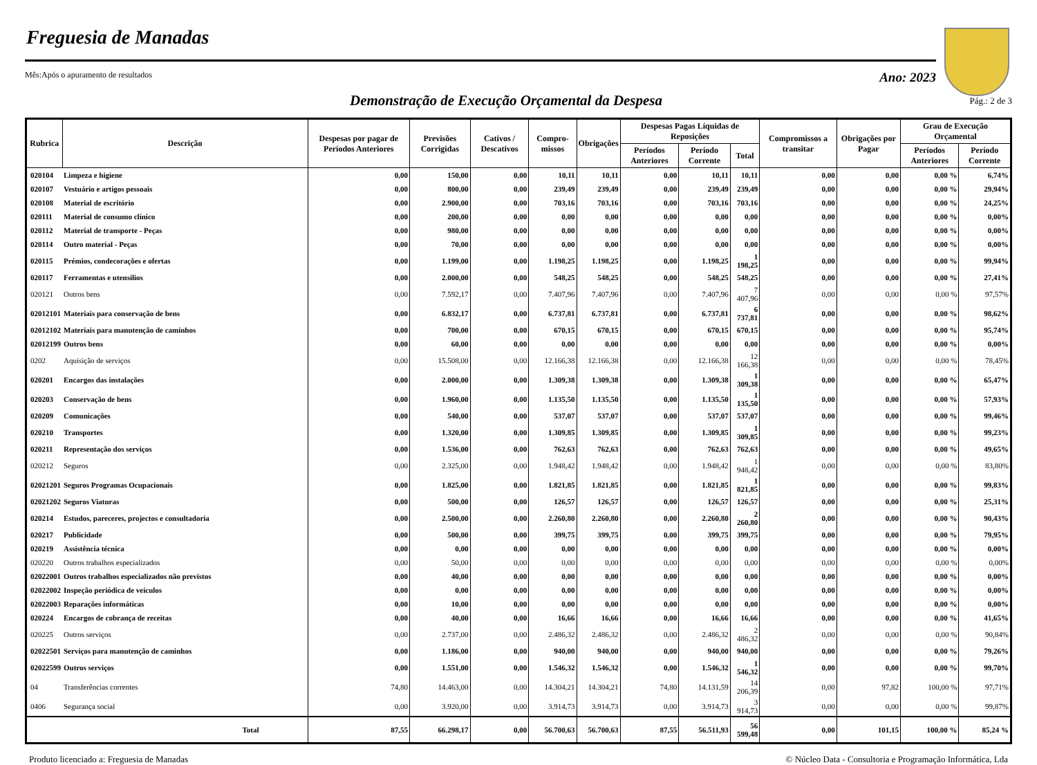Freguesia de Manadas
Mês:Após o apuramento de resultados Ano: 2023
Demonstração de Execução Orçamental da Despesa
Pág.: 2 de 3
| Rubrica | Descrição | Despesas por pagar de Períodos Anteriores | Previsões Corrigidas | Cativos / Descativos | Compro-missos | Obrigações | Despesas Pagas Líquidas de Reposições | | | Compromissos a transitar | Obrigações por Pagar | Grau de Execução Orçamental | |
| --- | --- | --- | --- | --- | --- | --- | --- | --- | --- | --- | --- | --- | --- |
| | | | | | | | Períodos Anteriores | Período Corrente | Total | | | Períodos Anteriores | Período Corrente |
| 020104 | Limpeza e higiene | 0,00 | 150,00 | 0,00 | 10,11 | 10,11 | 0,00 | 10,11 | 10,11 | 0,00 | 0,00 | 0,00 % | 6,74% |
| 020107 | Vestuário e artigos pessoais | 0,00 | 800,00 | 0,00 | 239,49 | 239,49 | 0,00 | 239,49 | 239,49 | 0,00 | 0,00 | 0,00 % | 29,94% |
| 020108 | Material de escritório | 0,00 | 2.900,00 | 0,00 | 703,16 | 703,16 | 0,00 | 703,16 | 703,16 | 0,00 | 0,00 | 0,00 % | 24,25% |
| 020111 | Material de consumo clínico | 0,00 | 200,00 | 0,00 | 0,00 | 0,00 | 0,00 | 0,00 | 0,00 | 0,00 | 0,00 | 0,00 % | 0,00% |
| 020112 | Material de transporte - Peças | 0,00 | 980,00 | 0,00 | 0,00 | 0,00 | 0,00 | 0,00 | 0,00 | 0,00 | 0,00 | 0,00 % | 0,00% |
| 020114 | Outro material - Peças | 0,00 | 70,00 | 0,00 | 0,00 | 0,00 | 0,00 | 0,00 | 0,00 | 0,00 | 0,00 | 0,00 % | 0,00% |
| 020115 | Prémios, condecorações e ofertas | 0,00 | 1.199,00 | 0,00 | 1.198,25 | 1.198,25 | 0,00 | 1.198,25 | 1 198,25 | 0,00 | 0,00 | 0,00 % | 99,94% |
| 020117 | Ferramentas e utensílios | 0,00 | 2.000,00 | 0,00 | 548,25 | 548,25 | 0,00 | 548,25 | 548,25 | 0,00 | 0,00 | 0,00 % | 27,41% |
| 020121 | Outros bens | 0,00 | 7.592,17 | 0,00 | 7.407,96 | 7.407,96 | 0,00 | 7.407,96 | 7 407,96 | 0,00 | 0,00 | 0,00 % | 97,57% |
| 02012101 | Materiais para conservação de bens | 0,00 | 6.832,17 | 0,00 | 6.737,81 | 6.737,81 | 0,00 | 6.737,81 | 6 737,81 | 0,00 | 0,00 | 0,00 % | 98,62% |
| 02012102 | Materiais para manutenção de caminhos | 0,00 | 700,00 | 0,00 | 670,15 | 670,15 | 0,00 | 670,15 | 670,15 | 0,00 | 0,00 | 0,00 % | 95,74% |
| 02012199 | Outros bens | 0,00 | 60,00 | 0,00 | 0,00 | 0,00 | 0,00 | 0,00 | 0,00 | 0,00 | 0,00 | 0,00 % | 0,00% |
| 0202 | Aquisição de serviços | 0,00 | 15.508,00 | 0,00 | 12.166,38 | 12.166,38 | 0,00 | 12.166,38 | 12 166,38 | 0,00 | 0,00 | 0,00 % | 78,45% |
| 020201 | Encargos das instalações | 0,00 | 2.000,00 | 0,00 | 1.309,38 | 1.309,38 | 0,00 | 1.309,38 | 1 309,38 | 0,00 | 0,00 | 0,00 % | 65,47% |
| 020203 | Conservação de bens | 0,00 | 1.960,00 | 0,00 | 1.135,50 | 1.135,50 | 0,00 | 1.135,50 | 1 135,50 | 0,00 | 0,00 | 0,00 % | 57,93% |
| 020209 | Comunicações | 0,00 | 540,00 | 0,00 | 537,07 | 537,07 | 0,00 | 537,07 | 537,07 | 0,00 | 0,00 | 0,00 % | 99,46% |
| 020210 | Transportes | 0,00 | 1.320,00 | 0,00 | 1.309,85 | 1.309,85 | 0,00 | 1.309,85 | 1 309,85 | 0,00 | 0,00 | 0,00 % | 99,23% |
| 020211 | Representação dos serviços | 0,00 | 1.536,00 | 0,00 | 762,63 | 762,63 | 0,00 | 762,63 | 762,63 | 0,00 | 0,00 | 0,00 % | 49,65% |
| 020212 | Seguros | 0,00 | 2.325,00 | 0,00 | 1.948,42 | 1.948,42 | 0,00 | 1.948,42 | 1 948,42 | 0,00 | 0,00 | 0,00 % | 83,80% |
| 02021201 | Seguros Programas Ocupacionais | 0,00 | 1.825,00 | 0,00 | 1.821,85 | 1.821,85 | 0,00 | 1.821,85 | 1 821,85 | 0,00 | 0,00 | 0,00 % | 99,83% |
| 02021202 | Seguros Viaturas | 0,00 | 500,00 | 0,00 | 126,57 | 126,57 | 0,00 | 126,57 | 126,57 | 0,00 | 0,00 | 0,00 % | 25,31% |
| 020214 | Estudos, pareceres, projectos e consultadoria | 0,00 | 2.500,00 | 0,00 | 2.260,80 | 2.260,80 | 0,00 | 2.260,80 | 2 260,80 | 0,00 | 0,00 | 0,00 % | 90,43% |
| 020217 | Publicidade | 0,00 | 500,00 | 0,00 | 399,75 | 399,75 | 0,00 | 399,75 | 399,75 | 0,00 | 0,00 | 0,00 % | 79,95% |
| 020219 | Assistência técnica | 0,00 | 0,00 | 0,00 | 0,00 | 0,00 | 0,00 | 0,00 | 0,00 | 0,00 | 0,00 | 0,00 % | 0,00% |
| 020220 | Outros trabalhos especializados | 0,00 | 50,00 | 0,00 | 0,00 | 0,00 | 0,00 | 0,00 | 0,00 | 0,00 | 0,00 | 0,00 % | 0,00% |
| 02022001 | Outros trabalhos especializados não previstos | 0,00 | 40,00 | 0,00 | 0,00 | 0,00 | 0,00 | 0,00 | 0,00 | 0,00 | 0,00 | 0,00 % | 0,00% |
| 02022002 | Inspeção periódica de veiculos | 0,00 | 0,00 | 0,00 | 0,00 | 0,00 | 0,00 | 0,00 | 0,00 | 0,00 | 0,00 | 0,00 % | 0,00% |
| 02022003 | Reparações informáticas | 0,00 | 10,00 | 0,00 | 0,00 | 0,00 | 0,00 | 0,00 | 0,00 | 0,00 | 0,00 | 0,00 % | 0,00% |
| 020224 | Encargos de cobrança de receitas | 0,00 | 40,00 | 0,00 | 16,66 | 16,66 | 0,00 | 16,66 | 16,66 | 0,00 | 0,00 | 0,00 % | 41,65% |
| 020225 | Outros serviços | 0,00 | 2.737,00 | 0,00 | 2.486,32 | 2.486,32 | 0,00 | 2.486,32 | 2 486,32 | 0,00 | 0,00 | 0,00 % | 90,84% |
| 02022501 | Serviços para manutenção de caminhos | 0,00 | 1.186,00 | 0,00 | 940,00 | 940,00 | 0,00 | 940,00 | 940,00 | 0,00 | 0,00 | 0,00 % | 79,26% |
| 02022599 | Outros serviços | 0,00 | 1.551,00 | 0,00 | 1.546,32 | 1.546,32 | 0,00 | 1.546,32 | 1 546,32 | 0,00 | 0,00 | 0,00 % | 99,70% |
| 04 | Transferências correntes | 74,80 | 14.463,00 | 0,00 | 14.304,21 | 14.304,21 | 74,80 | 14.131,59 | 14 206,39 | 0,00 | 97,82 | 100,00 % | 97,71% |
| 0406 | Segurança social | 0,00 | 3.920,00 | 0,00 | 3.914,73 | 3.914,73 | 0,00 | 3.914,73 | 3 914,73 | 0,00 | 0,00 | 0,00 % | 99,87% |
| | Total | 87,55 | 66.298,17 | 0,00 | 56.700,63 | 56.700,63 | 87,55 | 56.511,93 | 56 599,48 | 0,00 | 101,15 | 100,00 % | 85,24 % |
Produto licenciado a: Freguesia de Manadas © Núcleo Data - Consultoria e Programação Informática, Lda